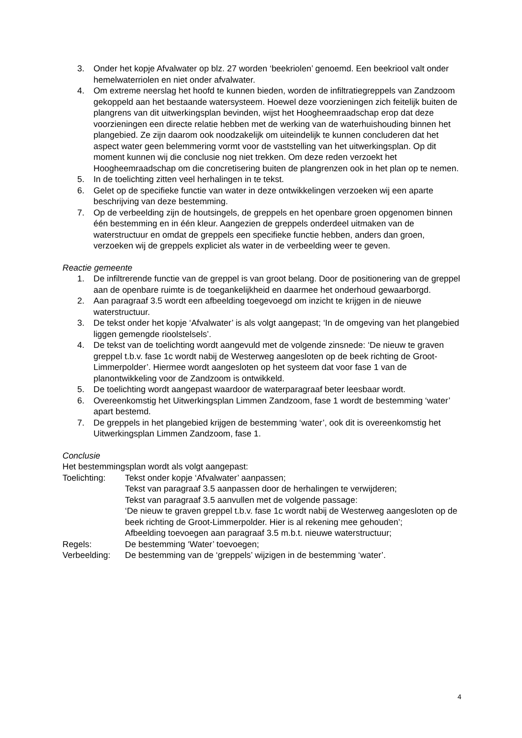3. Onder het kopje Afvalwater op blz. 27 worden ‘beekriolen’ genoemd. Een beekriool valt onder hemelwaterriolen en niet onder afvalwater.
4. Om extreme neerslag het hoofd te kunnen bieden, worden de infiltratiegreppels van Zandzoom gekoppeld aan het bestaande watersysteem. Hoewel deze voorzieningen zich feitelijk buiten de plangrens van dit uitwerkingsplan bevinden, wijst het Hoogheemraadschap erop dat deze voorzieningen een directe relatie hebben met de werking van de waterhuishouding binnen het plangebied. Ze zijn daarom ook noodzakelijk om uiteindelijk te kunnen concluderen dat het aspect water geen belemmering vormt voor de vaststelling van het uitwerkingsplan. Op dit moment kunnen wij die conclusie nog niet trekken. Om deze reden verzoekt het Hoogheemraadschap om die concretisering buiten de plangrenzen ook in het plan op te nemen.
5. In de toelichting zitten veel herhalingen in te tekst.
6. Gelet op de specifieke functie van water in deze ontwikkelingen verzoeken wij een aparte beschrijving van deze bestemming.
7. Op de verbeelding zijn de houtsingels, de greppels en het openbare groen opgenomen binnen één bestemming en in één kleur. Aangezien de greppels onderdeel uitmaken van de waterstructuur en omdat de greppels een specifieke functie hebben, anders dan groen, verzoeken wij de greppels expliciet als water in de verbeelding weer te geven.
Reactie gemeente
1. De infiltrerende functie van de greppel is van groot belang. Door de positionering van de greppel aan de openbare ruimte is de toegankelijkheid en daarmee het onderhoud gewaarborgd.
2. Aan paragraaf 3.5 wordt een afbeelding toegevoegd om inzicht te krijgen in de nieuwe waterstructuur.
3. De tekst onder het kopje ‘Afvalwater’ is als volgt aangepast; ‘In de omgeving van het plangebied liggen gemengde rioolstelsels’.
4. De tekst van de toelichting wordt aangevuld met de volgende zinsnede: ‘De nieuw te graven greppel t.b.v. fase 1c wordt nabij de Westerweg aangesloten op de beek richting de Groot-Limmerpolder’. Hiermee wordt aangesloten op het systeem dat voor fase 1 van de planontwikkeling voor de Zandzoom is ontwikkeld.
5. De toelichting wordt aangepast waardoor de waterparagraaf beter leesbaar wordt.
6. Overeenkomstig het Uitwerkingsplan Limmen Zandzoom, fase 1 wordt de bestemming ‘water’ apart bestemd.
7. De greppels in het plangebied krijgen de bestemming ‘water’, ook dit is overeenkomstig het Uitwerkingsplan Limmen Zandzoom, fase 1.
Conclusie
Het bestemmingsplan wordt als volgt aangepast:
Toelichting: Tekst onder kopje ‘Afvalwater’ aanpassen;
Tekst van paragraaf 3.5 aanpassen door de herhalingen te verwijderen;
Tekst van paragraaf 3.5 aanvullen met de volgende passage:
‘De nieuw te graven greppel t.b.v. fase 1c wordt nabij de Westerweg aangesloten op de beek richting de Groot-Limmerpolder. Hier is al rekening mee gehouden’;
Afbeelding toevoegen aan paragraaf 3.5 m.b.t. nieuwe waterstructuur;
Regels: De bestemming ‘Water’ toevoegen;
Verbeelding: De bestemming van de ‘greppels’ wijzigen in de bestemming ‘water’.
4